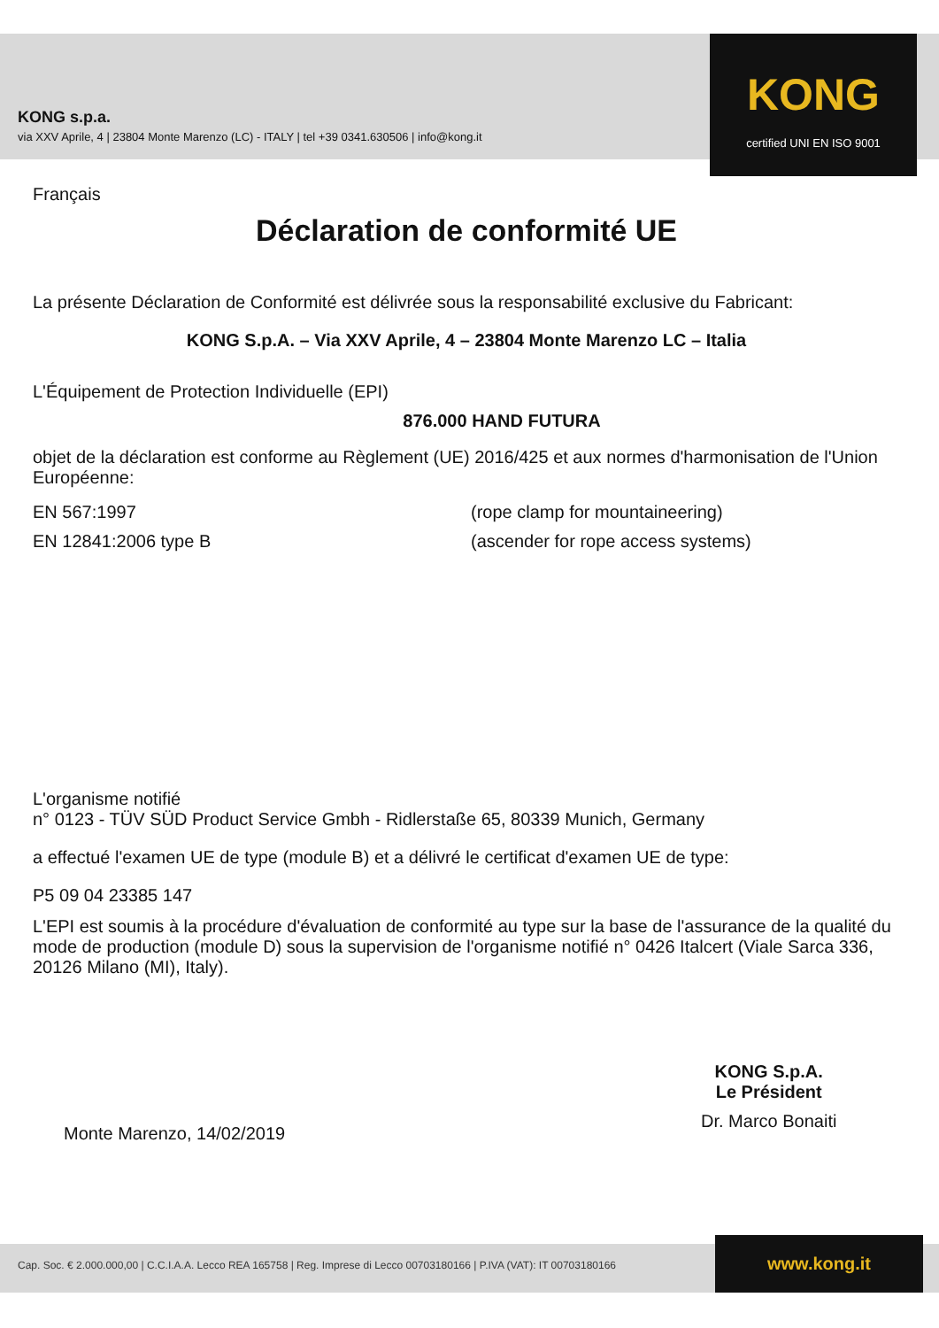KONG s.p.a.
via XXV Aprile, 4 | 23804 Monte Marenzo (LC) - ITALY | tel +39 0341.630506 | info@kong.it
KONG
certified UNI EN ISO 9001
Français
Déclaration de conformité UE
La présente Déclaration de Conformité est délivrée sous la responsabilité exclusive du Fabricant:
KONG S.p.A. – Via XXV Aprile, 4 – 23804 Monte Marenzo LC – Italia
L'Équipement de Protection Individuelle (EPI)
876.000 HAND FUTURA
objet de la déclaration est conforme au Règlement (UE) 2016/425 et aux normes d'harmonisation de l'Union Européenne:
EN 567:1997 (rope clamp for mountaineering)
EN 12841:2006 type B (ascender for rope access systems)
L'organisme notifié
n° 0123 - TÜV SÜD Product Service Gmbh - Ridlerstaße 65, 80339 Munich, Germany
a effectué l'examen UE de type (module B) et a délivré le certificat d'examen UE de type:
P5 09 04 23385 147
L'EPI est soumis à la procédure d'évaluation de conformité au type sur la base de l'assurance de la qualité du mode de production (module D) sous la supervision de l'organisme notifié n° 0426 Italcert (Viale Sarca 336, 20126 Milano (MI), Italy).
Monte Marenzo, 14/02/2019
KONG S.p.A.
Le Président
Dr. Marco Bonaiti
Cap. Soc. € 2.000.000,00 | C.C.I.A.A. Lecco REA 165758 | Reg. Imprese di Lecco 00703180166 | P.IVA (VAT): IT 00703180166
www.kong.it